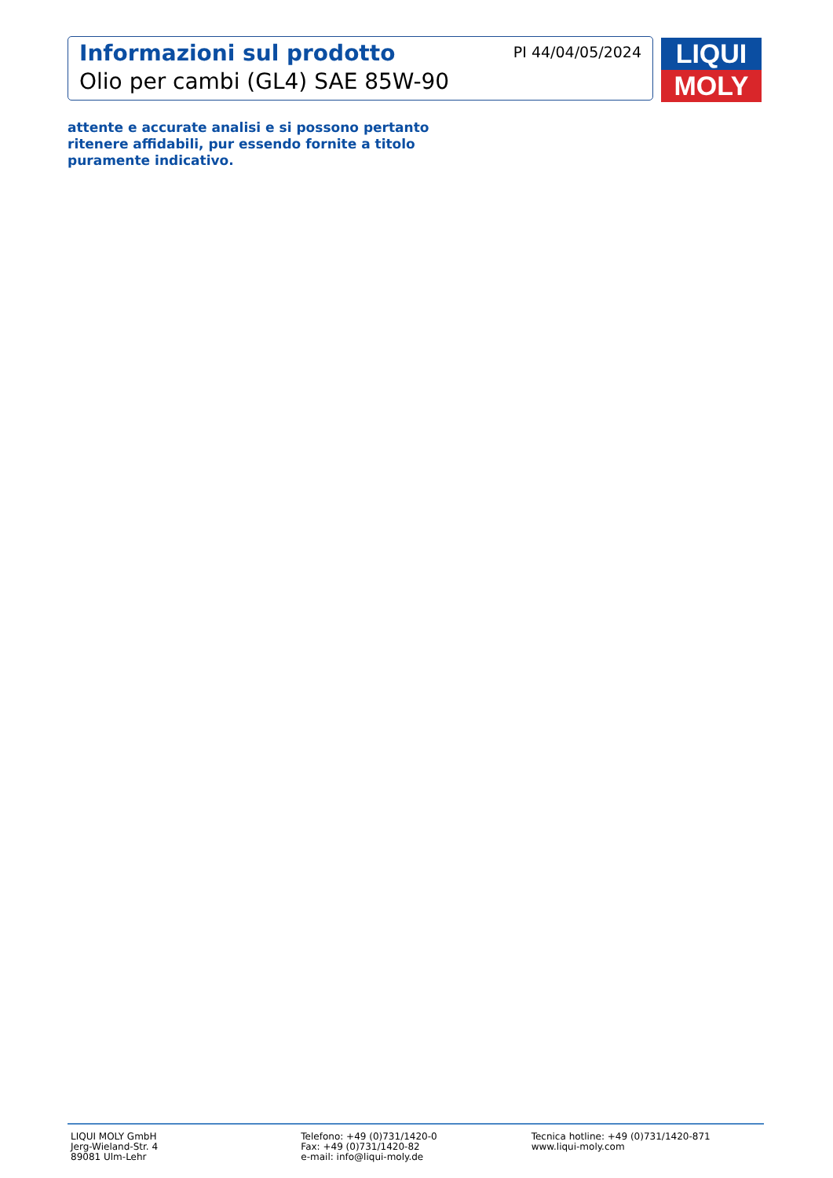Informazioni sul prodotto
Olio per cambi (GL4) SAE 85W-90
PI 44/04/05/2024
LIQUI
MOLY
attente e accurate analisi e si possono pertanto
ritenere affidabili, pur essendo fornite a titolo
puramente indicativo.
LIQUI MOLY GmbH
Jerg-Wieland-Str. 4
89081 Ulm-Lehr
Telefono: +49 (0)731/1420-0
Fax: +49 (0)731/1420-82
e-mail: info@liqui-moly.de
Tecnica hotline: +49 (0)731/1420-871
www.liqui-moly.com